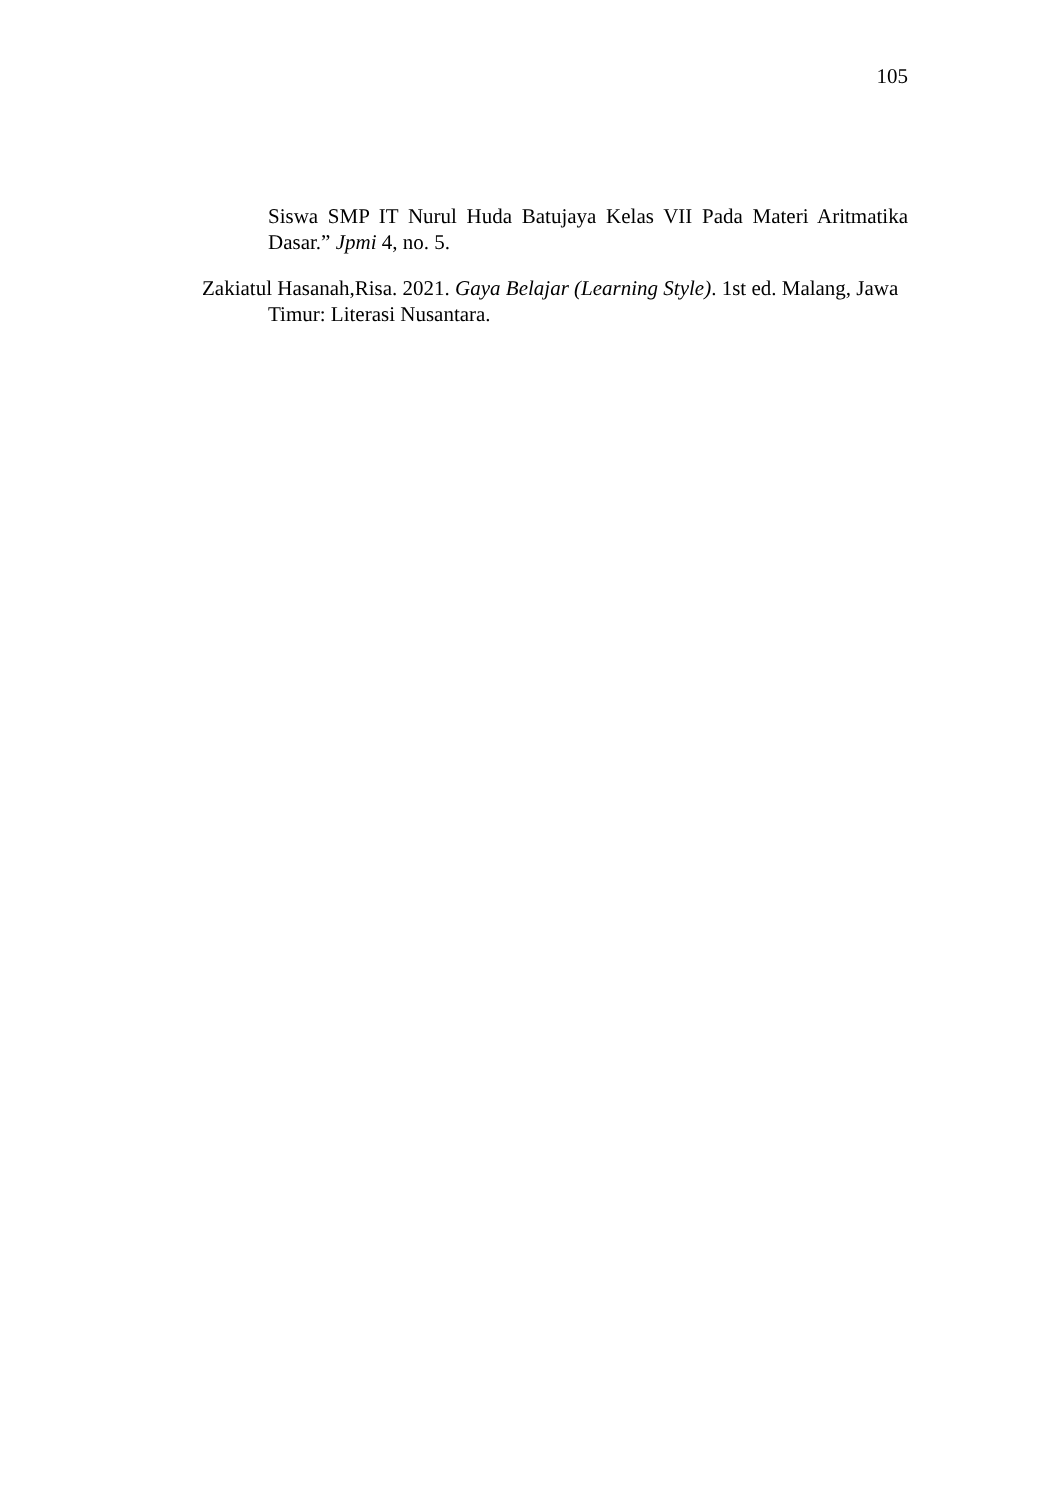105
Siswa SMP IT Nurul Huda Batujaya Kelas VII Pada Materi Aritmatika Dasar.” Jpmi 4, no. 5.
Zakiatul Hasanah,Risa. 2021. Gaya Belajar (Learning Style). 1st ed. Malang, Jawa Timur: Literasi Nusantara.